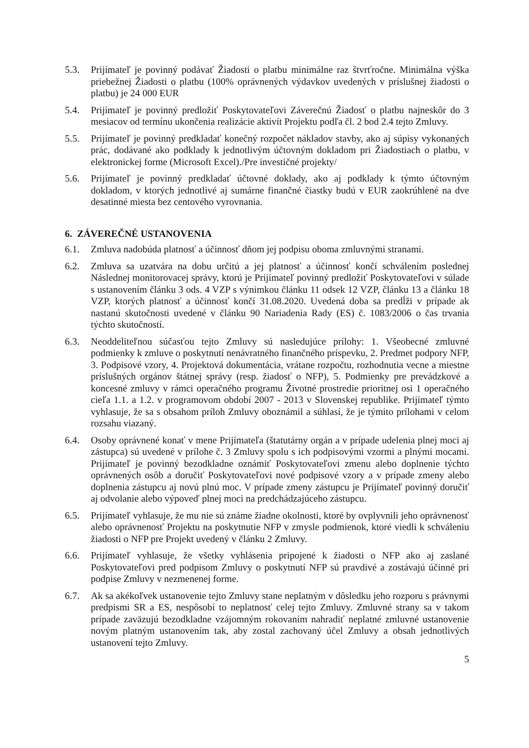5.3. Prijímateľ je povinný podávať Žiadosti o platbu minimálne raz štvrťročne. Minimálna výška priebežnej Žiadosti o platbu (100% oprávnených výdavkov uvedených v príslušnej žiadosti o platbu) je 24 000 EUR
5.4. Prijímateľ je povinný predložiť Poskytovateľovi Záverečnú Žiadosť o platbu najneskôr do 3 mesiacov od termínu ukončenia realizácie aktivít Projektu podľa čl. 2 bod 2.4 tejto Zmluvy.
5.5. Prijímateľ je povinný predkladať konečný rozpočet nákladov stavby, ako aj súpisy vykonaných prác, dodávané ako podklady k jednotlivým účtovným dokladom pri Žiadostiach o platbu, v elektronickej forme (Microsoft Excel)./Pre investičné projekty/
5.6. Prijímateľ je povinný predkladať účtovné doklady, ako aj podklady k týmto účtovným dokladom, v ktorých jednotlivé aj sumárne finančné čiastky budú v EUR zaokrúhlené na dve desatinné miesta bez centového vyrovnania.
6. ZÁVEREČNÉ USTANOVENIA
6.1. Zmluva nadobúda platnosť a účinnosť dňom jej podpisu oboma zmluvnými stranami.
6.2. Zmluva sa uzatvára na dobu určitú a jej platnosť a účinnosť končí schválením poslednej Následnej monitorovacej správy, ktorú je Prijímateľ povinný predložiť Poskytovateľovi v súlade s ustanovením článku 3 ods. 4 VZP s výnimkou článku 11 odsek 12 VZP, článku 13 a článku 18 VZP, ktorých platnosť a účinnosť končí 31.08.2020. Uvedená doba sa predĺži v prípade ak nastanú skutočnosti uvedené v článku 90 Nariadenia Rady (ES) č. 1083/2006 o čas trvania týchto skutočností.
6.3. Neoddeliteľnou súčasťou tejto Zmluvy sú nasledujúce prílohy: 1. Všeobecné zmluvné podmienky k zmluve o poskytnutí nenávratného finančného príspevku, 2. Predmet podpory NFP, 3. Podpisové vzory, 4. Projektová dokumentácia, vrátane rozpočtu, rozhodnutia vecne a miestne príslušných orgánov štátnej správy (resp. žiadosť o NFP), 5. Podmienky pre prevádzkové a koncesné zmluvy v rámci operačného programu Životné prostredie prioritnej osi 1 operačného cieľa 1.1. a 1.2. v programovom období 2007 - 2013 v Slovenskej republike. Prijímateľ týmto vyhlasuje, že sa s obsahom príloh Zmluvy oboznámil a súhlasí, že je týmito prílohami v celom rozsahu viazaný.
6.4. Osoby oprávnené konať v mene Prijímateľa (štatutárny orgán a v prípade udelenia plnej moci aj zástupca) sú uvedené v prílohe č. 3 Zmluvy spolu s ich podpisovými vzormi a plnými mocami. Prijímateľ je povinný bezodkladne oznámiť Poskytovateľovi zmenu alebo doplnenie týchto oprávnených osôb a doručiť Poskytovateľovi nové podpisové vzory a v prípade zmeny alebo doplnenia zástupcu aj novú plnú moc. V prípade zmeny zástupcu je Prijímateľ povinný doručiť aj odvolanie alebo výpoveď plnej moci na predchádzajúceho zástupcu.
6.5. Prijímateľ vyhlasuje, že mu nie sú známe žiadne okolnosti, ktoré by ovplyvnili jeho oprávnenosť alebo oprávnenosť Projektu na poskytnutie NFP v zmysle podmienok, ktoré viedli k schváleniu žiadosti o NFP pre Projekt uvedený v článku 2 Zmluvy.
6.6. Prijímateľ vyhlasuje, že všetky vyhlásenia pripojené k žiadosti o NFP ako aj zaslané Poskytovateľovi pred podpisom Zmluvy o poskytnutí NFP sú pravdivé a zostávajú účinné pri podpise Zmluvy v nezmenenej forme.
6.7. Ak sa akékoľvek ustanovenie tejto Zmluvy stane neplatným v dôsledku jeho rozporu s právnymi predpismi SR a ES, nespôsobí to neplatnosť celej tejto Zmluvy. Zmluvné strany sa v takom prípade zaväzujú bezodkladne vzájomným rokovaním nahradiť neplatné zmluvné ustanovenie novým platným ustanovením tak, aby zostal zachovaný účel Zmluvy a obsah jednotlivých ustanovení tejto Zmluvy.
5